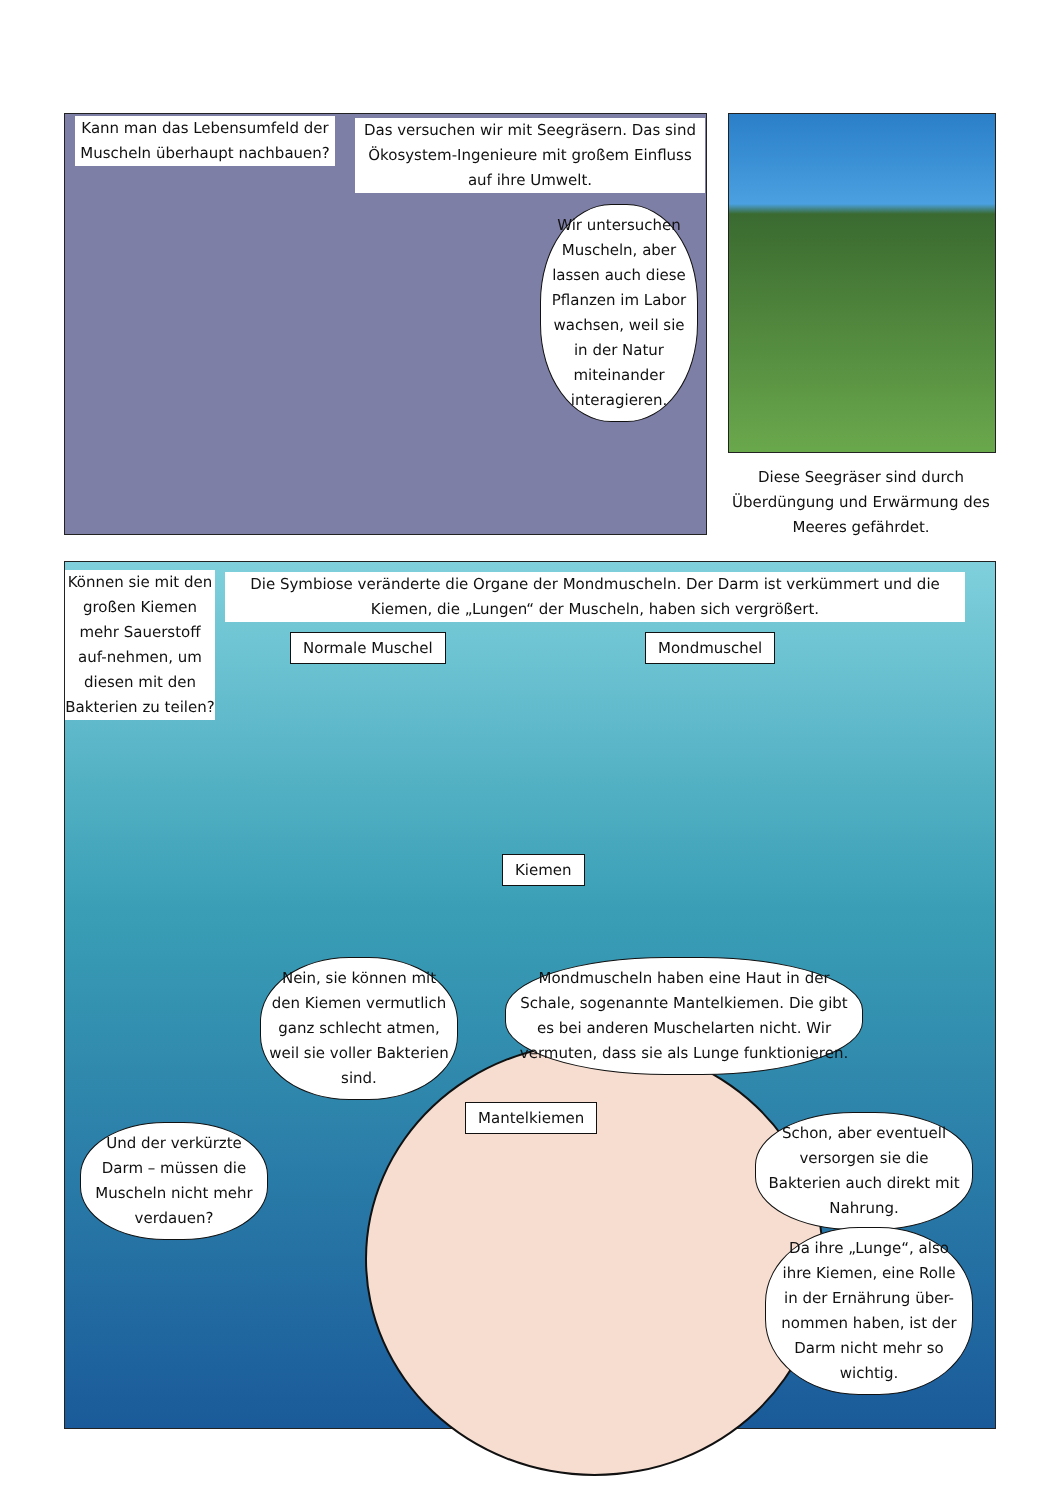Kann man das Lebensumfeld der Muscheln überhaupt nachbauen?
Das versuchen wir mit Seegräsern. Das sind Ökosystem-Ingenieure mit großem Einfluss auf ihre Umwelt.
Wir untersuchen Muscheln, aber lassen auch diese Pflanzen im Labor wachsen, weil sie in der Natur miteinander interagieren.
Diese Seegräser sind durch Überdüngung und Erwärmung des Meeres gefährdet.
Können sie mit den großen Kiemen mehr Sauerstoff auf-nehmen, um diesen mit den Bakterien zu teilen?
Die Symbiose veränderte die Organe der Mondmuscheln. Der Darm ist verkümmert und die Kiemen, die „Lungen“ der Muscheln, haben sich vergrößert.
Normale Muschel Mondmuschel
Kiemen
Nein, sie können mit den Kiemen vermutlich ganz schlecht atmen, weil sie voller Bakterien sind.
Mondmuscheln haben eine Haut in der Schale, sogenannte Mantelkiemen. Die gibt es bei anderen Muschelarten nicht. Wir vermuten, dass sie als Lunge funktionieren.
Mantelkiemen
Und der verkürzte Darm – müssen die Muscheln nicht mehr verdauen?
Schon, aber eventuell versorgen sie die Bakterien auch direkt mit Nahrung.
Da ihre „Lunge“, also ihre Kiemen, eine Rolle in der Ernährung über-nommen haben, ist der Darm nicht mehr so wichtig.